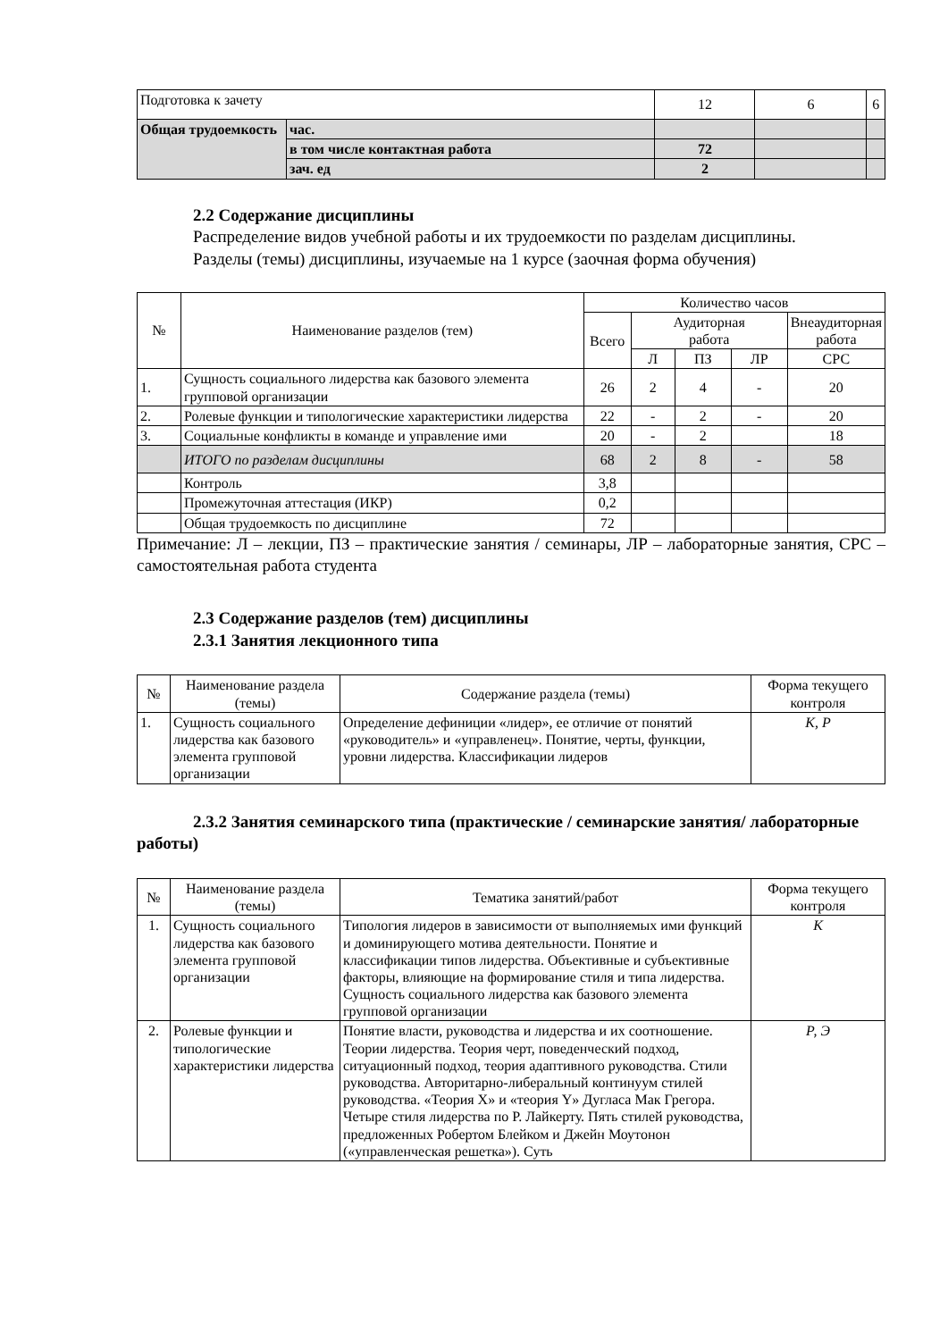| Подготовка к зачету | | 12 | 6 | 6 |
| Общая трудоемкость | час. | | | |
| | в том числе контактная работа | 72 | | |
| | зач. ед | 2 | | |
2.2 Содержание дисциплины
Распределение видов учебной работы и их трудоемкости по разделам дисциплины.
Разделы (темы) дисциплины, изучаемые на 1 курсе (заочная форма обучения)
| № | Наименование разделов (тем) | Количество часов | | | | |
| --- | --- | --- | --- | --- | --- | --- |
| | | Всего | Аудиторная работа | | | Внеаудиторная работа |
| | | | Л | ПЗ | ЛР | СРС |
| 1. | Сущность социального лидерства как базового элемента групповой организации | 26 | 2 | 4 | - | 20 |
| 2. | Ролевые функции и типологические характеристики лидерства | 22 | - | 2 | - | 20 |
| 3. | Социальные конфликты в команде и управление ими | 20 | - | 2 | | 18 |
| | ИТОГО по разделам дисциплины | 68 | 2 | 8 | - | 58 |
| | Контроль | 3,8 | | | | |
| | Промежуточная аттестация (ИКР) | 0,2 | | | | |
| | Общая трудоемкость по дисциплине | 72 | | | | |
Примечание: Л – лекции, ПЗ – практические занятия / семинары, ЛР – лабораторные занятия, СРС – самостоятельная работа студента
2.3 Содержание разделов (тем) дисциплины
2.3.1 Занятия лекционного типа
| № | Наименование раздела (темы) | Содержание раздела (темы) | Форма текущего контроля |
| 1. | Сущность социального лидерства как базового элемента групповой организации | Определение дефиниции «лидер», ее отличие от понятий «руководитель» и «управленец». Понятие, черты, функции, уровни лидерства. Классификации лидеров | К, Р |
2.3.2 Занятия семинарского типа (практические / семинарские занятия/ лабораторные работы)
| № | Наименование раздела (темы) | Тематика занятий/работ | Форма текущего контроля |
| 1. | Сущность социального лидерства как базового элемента групповой организации | Типология лидеров в зависимости от выполняемых ими функций и доминирующего мотива деятельности. Понятие и классификации типов лидерства. Объективные и субъективные факторы, влияющие на формирование стиля и типа лидерства. Сущность социального лидерства как базового элемента групповой организации | К |
| 2. | Ролевые функции и типологические характеристики лидерства | Понятие власти, руководства и лидерства и их соотношение. Теории лидерства. Теория черт, поведенческий подход, ситуационный подход, теория адаптивного руководства. Стили руководства. Авторитарно-либеральный континуум стилей руководства. «Теория X» и «теория Y» Дугласа Мак Грегора. Четыре стиля лидерства по Р. Лайкерту. Пять стилей руководства, предложенных Робертом Блейком и Джейн Моутонон («управленческая решетка»). Суть | Р, Э |